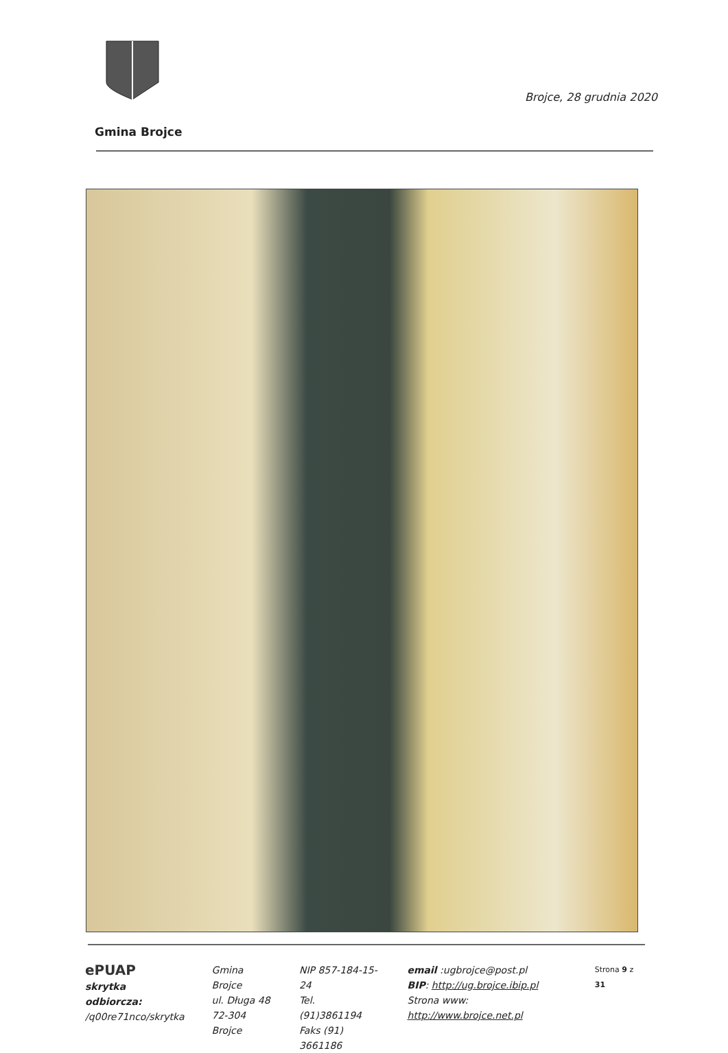Brojce, 28 grudnia 2020
Gmina Brojce
ePUAP
skrytka odbiorcza:
/q00re71nco/skrytka
Gmina Brojce
ul. Długa 48
72-304 Brojce
NIP 857-184-15-24
Tel. (91)3861194
Faks (91) 3661186
email :ugbrojce@post.pl
BIP: http://ug.brojce.ibip.pl
Strona www: http://www.brojce.net.pl
Strona 9 z 31